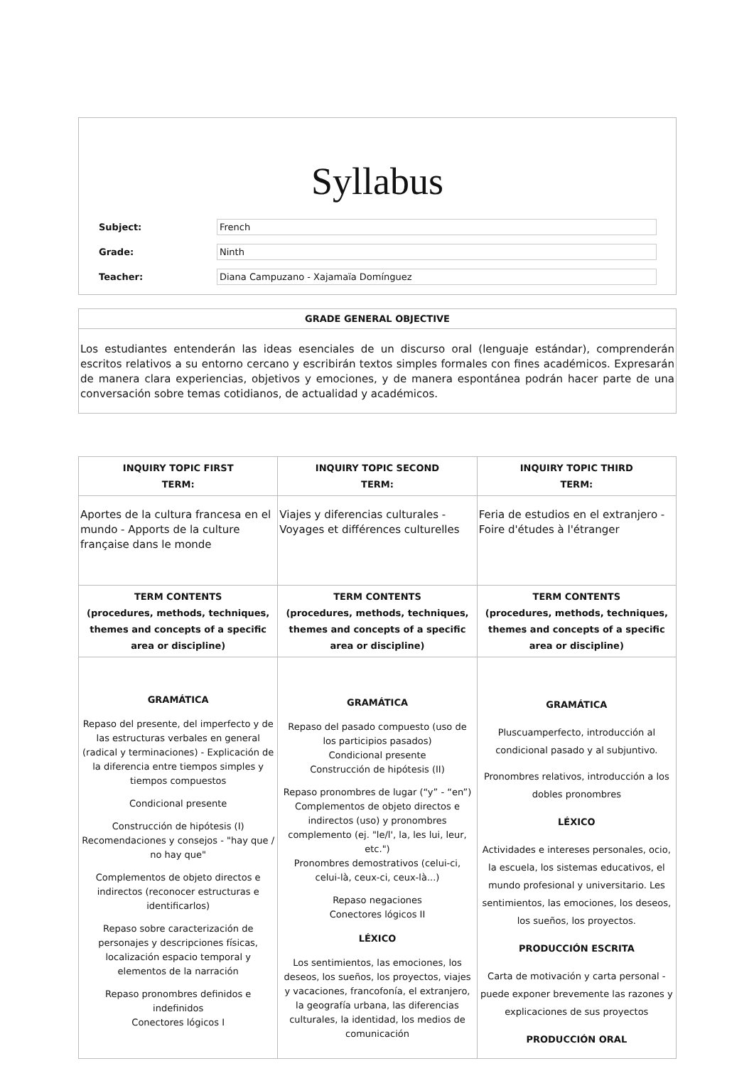Syllabus
Subject: French
Grade: Ninth
Teacher: Diana Campuzano - Xajamaïa Domínguez
GRADE GENERAL OBJECTIVE
Los estudiantes entenderán las ideas esenciales de un discurso oral (lenguaje estándar), comprenderán escritos relativos a su entorno cercano y escribirán textos simples formales con fines académicos. Expresarán de manera clara experiencias, objetivos y emociones, y de manera espontánea podrán hacer parte de una conversación sobre temas cotidianos, de actualidad y académicos.
| INQUIRY TOPIC FIRST TERM: | INQUIRY TOPIC SECOND TERM: | INQUIRY TOPIC THIRD TERM: |
| --- | --- | --- |
| Aportes de la cultura francesa en el mundo - Apports de la culture française dans le monde | Viajes y diferencias culturales - Voyages et différences culturelles | Feria de estudios en el extranjero - Foire d'études à l'étranger |
| TERM CONTENTS (procedures, methods, techniques, themes and concepts of a specific area or discipline) | TERM CONTENTS (procedures, methods, techniques, themes and concepts of a specific area or discipline) | TERM CONTENTS (procedures, methods, techniques, themes and concepts of a specific area or discipline) |
| GRAMÁTICA Repaso del presente, del imperfecto y de las estructuras verbales en general (radical y terminaciones) - Explicación de la diferencia entre tiempos simples y tiempos compuestos Condicional presente Construcción de hipótesis (I) Recomendaciones y consejos - "hay que / no hay que" Complementos de objeto directos e indirectos (reconocer estructuras e identificarlos) Repaso sobre caracterización de personajes y descripciones físicas, localización espacio temporal y elementos de la narración Repaso pronombres definidos e indefinidos Conectores lógicos I | GRAMÁTICA Repaso del pasado compuesto (uso de los participios pasados) Condicional presente Construcción de hipótesis (II) Repaso pronombres de lugar (“y” - “en”) Complementos de objeto directos e indirectos (uso) y pronombres complemento (ej. "le/l', la, les lui, leur, etc.") Pronombres demostrativos (celui-ci, celui-là, ceux-ci, ceux-là...) Repaso negaciones Conectores lógicos II LÉXICO Los sentimientos, las emociones, los deseos, los sueños, los proyectos, viajes y vacaciones, francofonía, el extranjero, la geografía urbana, las diferencias culturales, la identidad, los medios de comunicación | GRAMÁTICA Pluscuamperfecto, introducción al condicional pasado y al subjuntivo. Pronombres relativos, introducción a los dobles pronombres LÉXICO Actividades e intereses personales, ocio, la escuela, los sistemas educativos, el mundo profesional y universitario. Les sentimientos, las emociones, los deseos, los sueños, los proyectos. PRODUCCIÓN ESCRITA Carta de motivación y carta personal - puede exponer brevemente las razones y explicaciones de sus proyectos PRODUCCIÓN ORAL |